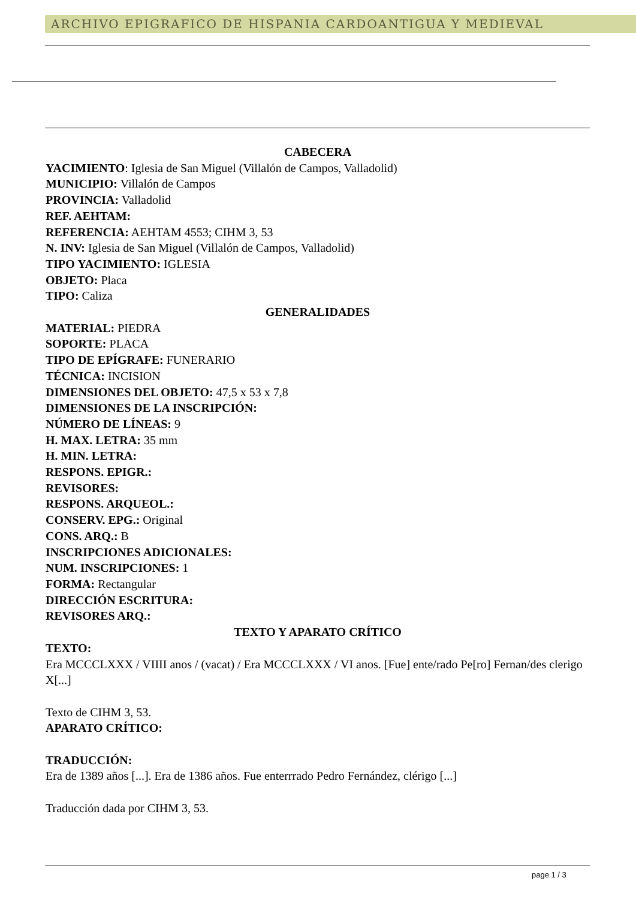ARCHIVO EPIGRAFICO DE HISPANIA CARDOANTIGUA Y MEDIEVAL
CABECERA
YACIMIENTO: Iglesia de San Miguel (Villalón de Campos, Valladolid)
MUNICIPIO: Villalón de Campos
PROVINCIA: Valladolid
REF. AEHTAM:
REFERENCIA: AEHTAM 4553; CIHM 3, 53
N. INV: Iglesia de San Miguel (Villalón de Campos, Valladolid)
TIPO YACIMIENTO: IGLESIA
OBJETO: Placa
TIPO: Caliza
GENERALIDADES
MATERIAL: PIEDRA
SOPORTE: PLACA
TIPO DE EPÍGRAFE: FUNERARIO
TÉCNICA: INCISION
DIMENSIONES DEL OBJETO: 47,5 x 53 x 7,8
DIMENSIONES DE LA INSCRIPCIÓN:
NÚMERO DE LÍNEAS: 9
H. MAX. LETRA: 35 mm
H. MIN. LETRA:
RESPONS. EPIGR.:
REVISORES:
RESPONS. ARQUEOL.:
CONSERV. EPG.: Original
CONS. ARQ.: B
INSCRIPCIONES ADICIONALES:
NUM. INSCRIPCIONES: 1
FORMA: Rectangular
DIRECCIÓN ESCRITURA:
REVISORES ARQ.:
TEXTO Y APARATO CRÍTICO
TEXTO:
Era MCCCLXXX / VIIII anos / (vacat) / Era MCCCLXXX / VI anos. [Fue] ente/rado Pe[ro] Fernan/des clerigo X[...]
Texto de CIHM 3, 53.
APARATO CRÍTICO:
TRADUCCIÓN:
Era de 1389 años [...]. Era de 1386 años. Fue enterrrado Pedro Fernández, clérigo [...]
Traducción dada por CIHM 3, 53.
page 1 / 3